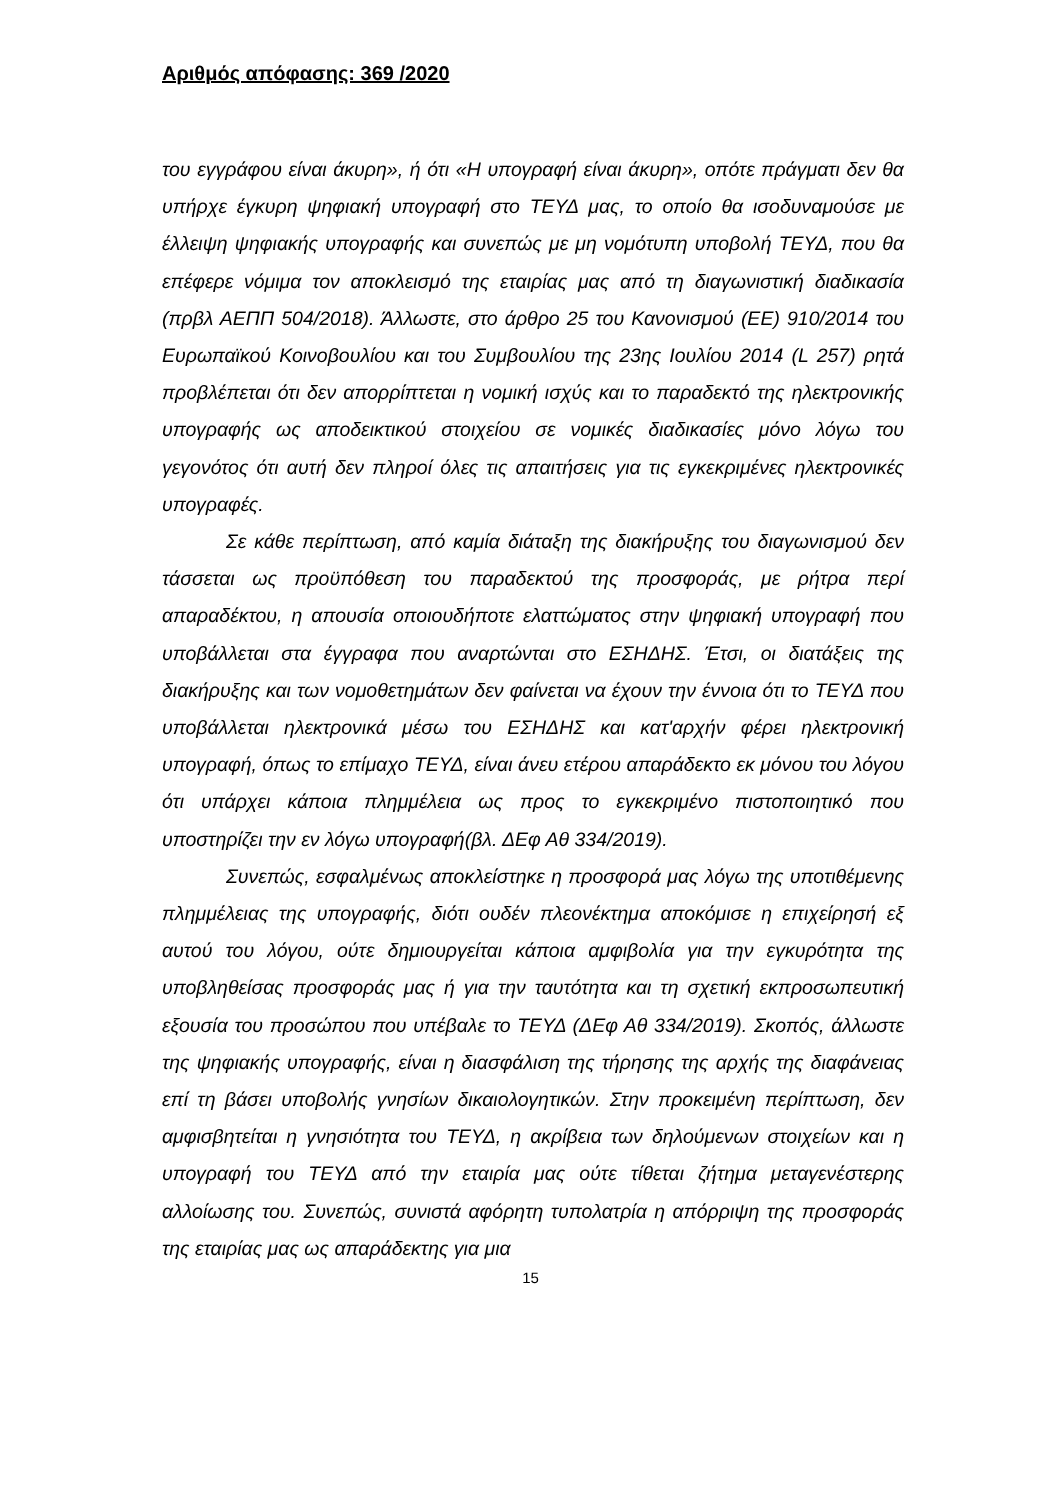Αριθμός απόφασης: 369 /2020
του εγγράφου είναι άκυρη», ή ότι «Η υπογραφή είναι άκυρη», οπότε πράγματι δεν θα υπήρχε έγκυρη ψηφιακή υπογραφή στο ΤΕΥΔ μας, το οποίο θα ισοδυναμούσε με έλλειψη ψηφιακής υπογραφής και συνεπώς με μη νομότυπη υποβολή ΤΕΥΔ, που θα επέφερε νόμιμα τον αποκλεισμό της εταιρίας μας από τη διαγωνιστική διαδικασία (πρβλ ΑΕΠΠ 504/2018). Άλλωστε, στο άρθρο 25 του Κανονισμού (ΕΕ) 910/2014 του Ευρωπαϊκού Κοινοβουλίου και του Συμβουλίου της 23ης Ιουλίου 2014 (L 257) ρητά προβλέπεται ότι δεν απορρίπτεται η νομική ισχύς και το παραδεκτό της ηλεκτρονικής υπογραφής ως αποδεικτικού στοιχείου σε νομικές διαδικασίες μόνο λόγω του γεγονότος ότι αυτή δεν πληροί όλες τις απαιτήσεις για τις εγκεκριμένες ηλεκτρονικές υπογραφές.
Σε κάθε περίπτωση, από καμία διάταξη της διακήρυξης του διαγωνισμού δεν τάσσεται ως προϋπόθεση του παραδεκτού της προσφοράς, με ρήτρα περί απαραδέκτου, η απουσία οποιουδήποτε ελαττώματος στην ψηφιακή υπογραφή που υποβάλλεται στα έγγραφα που αναρτώνται στο ΕΣΗΔΗΣ. Έτσι, οι διατάξεις της διακήρυξης και των νομοθετημάτων δεν φαίνεται να έχουν την έννοια ότι το ΤΕΥΔ που υποβάλλεται ηλεκτρονικά μέσω του ΕΣΗΔΗΣ και κατ'αρχήν φέρει ηλεκτρονική υπογραφή, όπως το επίμαχο ΤΕΥΔ, είναι άνευ ετέρου απαράδεκτο εκ μόνου του λόγου ότι υπάρχει κάποια πλημμέλεια ως προς το εγκεκριμένο πιστοποιητικό που υποστηρίζει την εν λόγω υπογραφή(βλ. ΔΕφ Αθ 334/2019).
Συνεπώς, εσφαλμένως αποκλείστηκε η προσφορά μας λόγω της υποτιθέμενης πλημμέλειας της υπογραφής, διότι ουδέν πλεονέκτημα αποκόμισε η επιχείρησή εξ αυτού του λόγου, ούτε δημιουργείται κάποια αμφιβολία για την εγκυρότητα της υποβληθείσας προσφοράς μας ή για την ταυτότητα και τη σχετική εκπροσωπευτική εξουσία του προσώπου που υπέβαλε το ΤΕΥΔ (ΔΕφ Αθ 334/2019). Σκοπός, άλλωστε της ψηφιακής υπογραφής, είναι η διασφάλιση της τήρησης της αρχής της διαφάνειας επί τη βάσει υποβολής γνησίων δικαιολογητικών. Στην προκειμένη περίπτωση, δεν αμφισβητείται η γνησιότητα του ΤΕΥΔ, η ακρίβεια των δηλούμενων στοιχείων και η υπογραφή του ΤΕΥΔ από την εταιρία μας ούτε τίθεται ζήτημα μεταγενέστερης αλλοίωσης του. Συνεπώς, συνιστά αφόρητη τυπολατρία η απόρριψη της προσφοράς της εταιρίας μας ως απαράδεκτης για μια
15